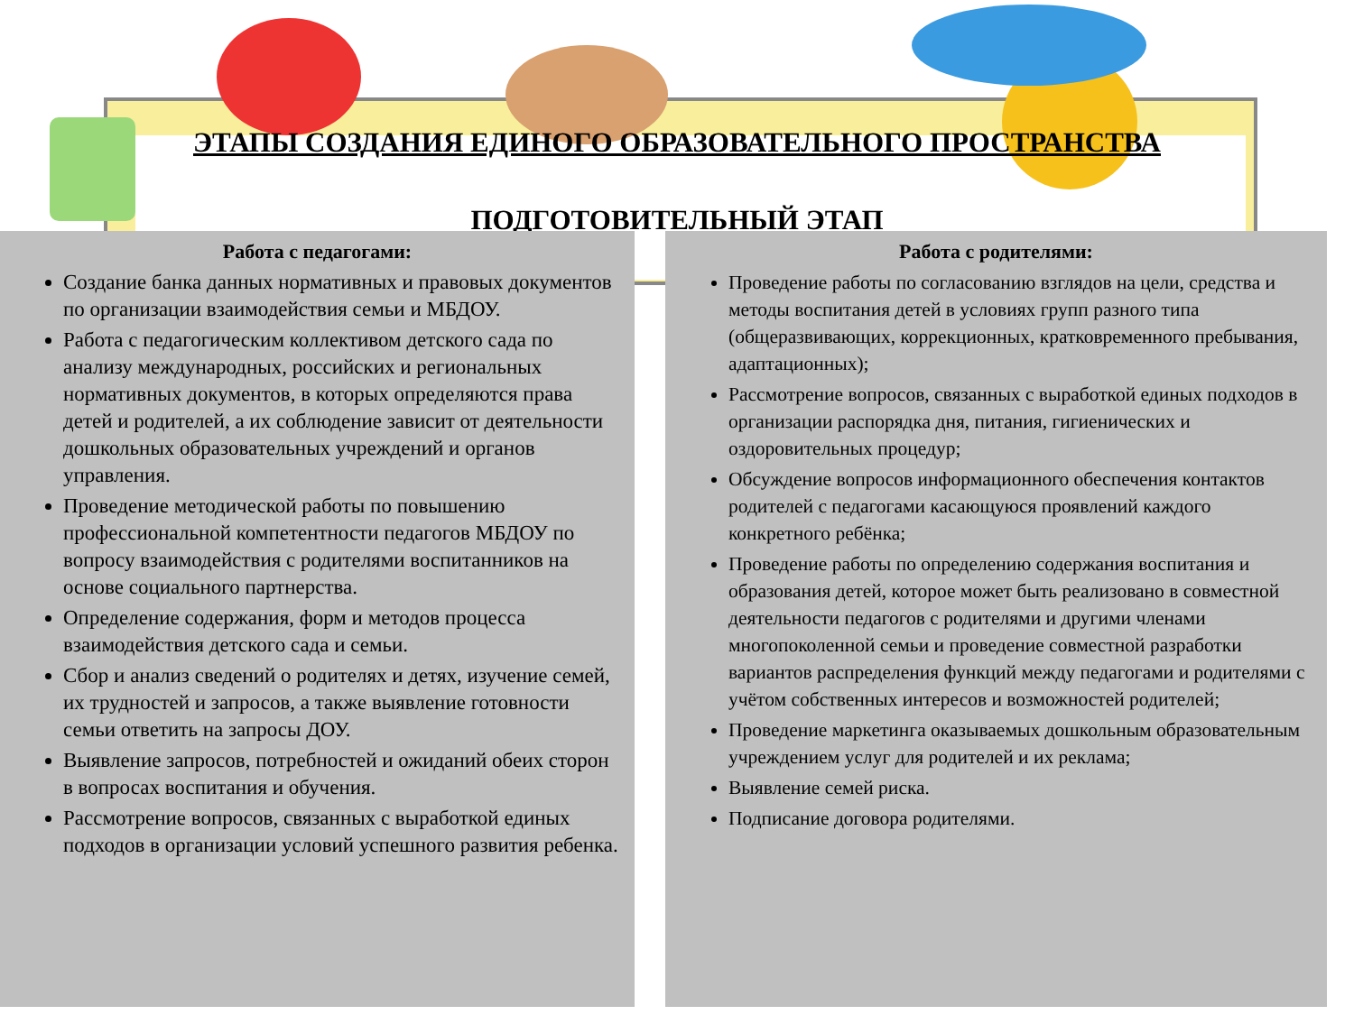ЭТАПЫ СОЗДАНИЯ ЕДИНОГО ОБРАЗОВАТЕЛЬНОГО ПРОСТРАНСТВА
ПОДГОТОВИТЕЛЬНЫЙ ЭТАП
Работа с педагогами:
Создание банка данных нормативных и правовых документов по организации взаимодействия семьи и МБДОУ.
Работа с педагогическим коллективом детского сада по анализу международных, российских и региональных нормативных документов, в которых определяются права детей и родителей, а их соблюдение зависит от деятельности дошкольных образовательных учреждений и органов управления.
Проведение методической работы по повышению профессиональной компетентности педагогов МБДОУ по вопросу взаимодействия с родителями воспитанников на основе социального партнерства.
Определение содержания, форм и методов процесса взаимодействия детского сада и семьи.
Сбор и анализ сведений о родителях и детях, изучение семей, их трудностей и запросов, а также выявление готовности семьи ответить на запросы ДОУ.
Выявление запросов, потребностей и ожиданий обеих сторон в вопросах воспитания и обучения.
Рассмотрение вопросов, связанных с выработкой единых подходов в организации условий успешного развития ребенка.
Работа с родителями:
Проведение работы по согласованию взглядов на цели, средства и методы воспитания детей в условиях групп разного типа (общеразвивающих, коррекционных, кратковременного пребывания, адаптационных);
Рассмотрение вопросов, связанных с выработкой единых подходов в организации распорядка дня, питания, гигиенических и оздоровительных процедур;
Обсуждение вопросов информационного обеспечения контактов родителей с педагогами касающуюся проявлений каждого конкретного ребёнка;
Проведение работы по определению содержания воспитания и образования детей, которое может быть реализовано в совместной деятельности педагогов с родителями и другими членами многопоколенной семьи и проведение совместной разработки вариантов распределения функций между педагогами и родителями с учётом собственных интересов и возможностей родителей;
Проведение маркетинга оказываемых дошкольным образовательным учреждением услуг для родителей и их реклама;
Выявление семей риска.
Подписание договора родителями.